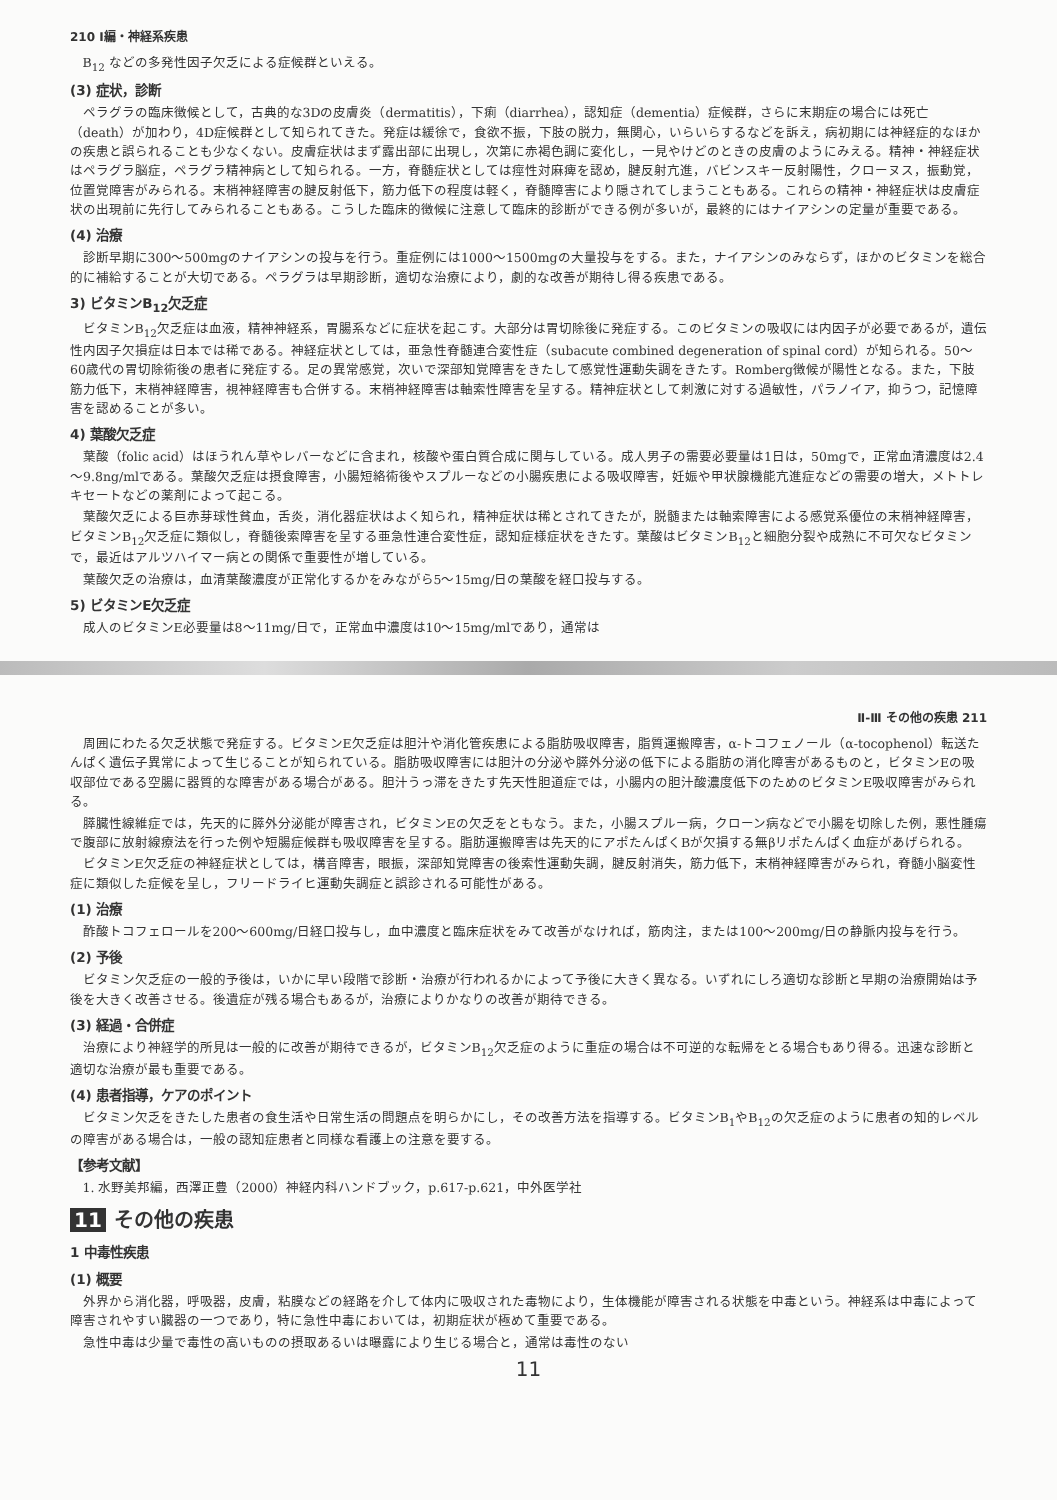210 Ⅰ編・神経系疾患
B<sub>12</sub> などの多発性因子欠乏による症候群といえる。
(3) 症状，診断
ペラグラの臨床徴候として，古典的な3Dの皮膚炎（dermatitis），下痢（diarrhea），認知症（dementia）症候群，さらに末期症の場合には死亡（death）が加わり，4D症候群として知られてきた。発症は緩徐で，食欲不振，下肢の脱力，無関心，いらいらするなどを訴え，病初期には神経症的なほかの疾患と誤られることも少なくない。皮膚症状はまず露出部に出現し，次第に赤褐色調に変化し，一見やけどのときの皮膚のようにみえる。精神・神経症状はペラグラ脳症，ペラグラ精神病として知られる。一方，脊髄症状としては痙性対麻痺を認め，腱反射亢進，バビンスキー反射陽性，クローヌス，振動覚，位置覚障害がみられる。末梢神経障害の腱反射低下，筋力低下の程度は軽く，脊髄障害により隠されてしまうこともある。これらの精神・神経症状は皮膚症状の出現前に先行してみられることもある。こうした臨床的徴候に注意して臨床的診断ができる例が多いが，最終的にはナイアシンの定量が重要である。
(4) 治療
診断早期に300～500mgのナイアシンの投与を行う。重症例には1000～1500mgの大量投与をする。また，ナイアシンのみならず，ほかのビタミンを総合的に補給することが大切である。ペラグラは早期診断，適切な治療により，劇的な改善が期待し得る疾患である。
3) ビタミンB<sub>12</sub>欠乏症
ビタミンB<sub>12</sub>欠乏症は血液，精神神経系，胃腸系などに症状を起こす。大部分は胃切除後に発症する。このビタミンの吸収には内因子が必要であるが，遺伝性内因子欠損症は日本では稀である。神経症状としては，亜急性脊髄連合変性症（subacute combined degeneration of spinal cord）が知られる。50～60歳代の胃切除術後の患者に発症する。足の異常感覚，次いで深部知覚障害をきたして感覚性運動失調をきたす。Romberg徴候が陽性となる。また，下肢筋力低下，末梢神経障害，視神経障害も合併する。末梢神経障害は軸索性障害を呈する。精神症状として刺激に対する過敏性，パラノイア，抑うつ，記憶障害を認めることが多い。
4) 葉酸欠乏症
葉酸（folic acid）はほうれん草やレバーなどに含まれ，核酸や蛋白質合成に関与している。成人男子の需要必要量は1日は，50mgで，正常血清濃度は2.4～9.8ng/mlである。葉酸欠乏症は摂食障害，小腸短絡術後やスプルーなどの小腸疾患による吸収障害，妊娠や甲状腺機能亢進症などの需要の増大，メトトレキセートなどの薬剤によって起こる。
葉酸欠乏による巨赤芽球性貧血，舌炎，消化器症状はよく知られ，精神症状は稀とされてきたが，脱髄または軸索障害による感覚系優位の末梢神経障害，ビタミンB<sub>12</sub>欠乏症に類似し，脊髄後索障害を呈する亜急性連合変性症，認知症様症状をきたす。葉酸はビタミンB<sub>12</sub>と細胞分裂や成熟に不可欠なビタミンで，最近はアルツハイマー病との関係で重要性が増している。
葉酸欠乏の治療は，血清葉酸濃度が正常化するかをみながら5～15mg/日の葉酸を経口投与する。
5) ビタミンE欠乏症
成人のビタミンE必要量は8～11mg/日で，正常血中濃度は10～15mg/mlであり，通常は
Ⅱ-Ⅲ その他の疾患 211
周囲にわたる欠乏状態で発症する。ビタミンE欠乏症は胆汁や消化管疾患による脂肪吸収障害，脂質運搬障害，α-トコフェノール（α-tocophenol）転送たんぱく遺伝子異常によって生じることが知られている。脂肪吸収障害には胆汁の分泌や膵外分泌の低下による脂肪の消化障害があるものと，ビタミンEの吸収部位である空腸に器質的な障害がある場合がある。胆汁うっ滞をきたす先天性胆道症では，小腸内の胆汁酸濃度低下のためのビタミンE吸収障害がみられる。
膵臓性線維症では，先天的に膵外分泌能が障害され，ビタミンEの欠乏をともなう。また，小腸スプルー病，クローン病などで小腸を切除した例，悪性腫瘍で腹部に放射線療法を行った例や短腸症候群も吸収障害を呈する。脂肪運搬障害は先天的にアポたんぱくBが欠損する無βリポたんぱく血症があげられる。
ビタミンE欠乏症の神経症状としては，構音障害，眼振，深部知覚障害の後索性運動失調，腱反射消失，筋力低下，末梢神経障害がみられ，脊髄小脳変性症に類似した症候を呈し，フリードライヒ運動失調症と誤診される可能性がある。
(1) 治療
酢酸トコフェロールを200～600mg/日経口投与し，血中濃度と臨床症状をみて改善がなければ，筋肉注，または100～200mg/日の静脈内投与を行う。
(2) 予後
ビタミン欠乏症の一般的予後は，いかに早い段階で診断・治療が行われるかによって予後に大きく異なる。いずれにしろ適切な診断と早期の治療開始は予後を大きく改善させる。後遺症が残る場合もあるが，治療によりかなりの改善が期待できる。
(3) 経過・合併症
治療により神経学的所見は一般的に改善が期待できるが，ビタミンB<sub>12</sub>欠乏症のように重症の場合は不可逆的な転帰をとる場合もあり得る。迅速な診断と適切な治療が最も重要である。
(4) 患者指導，ケアのポイント
ビタミン欠乏をきたした患者の食生活や日常生活の問題点を明らかにし，その改善方法を指導する。ビタミンB<sub>1</sub>やB<sub>12</sub>の欠乏症のように患者の知的レベルの障害がある場合は，一般の認知症患者と同様な看護上の注意を要する。
【参考文献】
1. 水野美邦編，西澤正豊（2000）神経内科ハンドブック，p.617-p.621，中外医学社
11 その他の疾患
1 中毒性疾患
(1) 概要
外界から消化器，呼吸器，皮膚，粘膜などの経路を介して体内に吸収された毒物により，生体機能が障害される状態を中毒という。神経系は中毒によって障害されやすい臓器の一つであり，特に急性中毒においては，初期症状が極めて重要である。
急性中毒は少量で毒性の高いものの摂取あるいは曝露により生じる場合と，通常は毒性のない
11